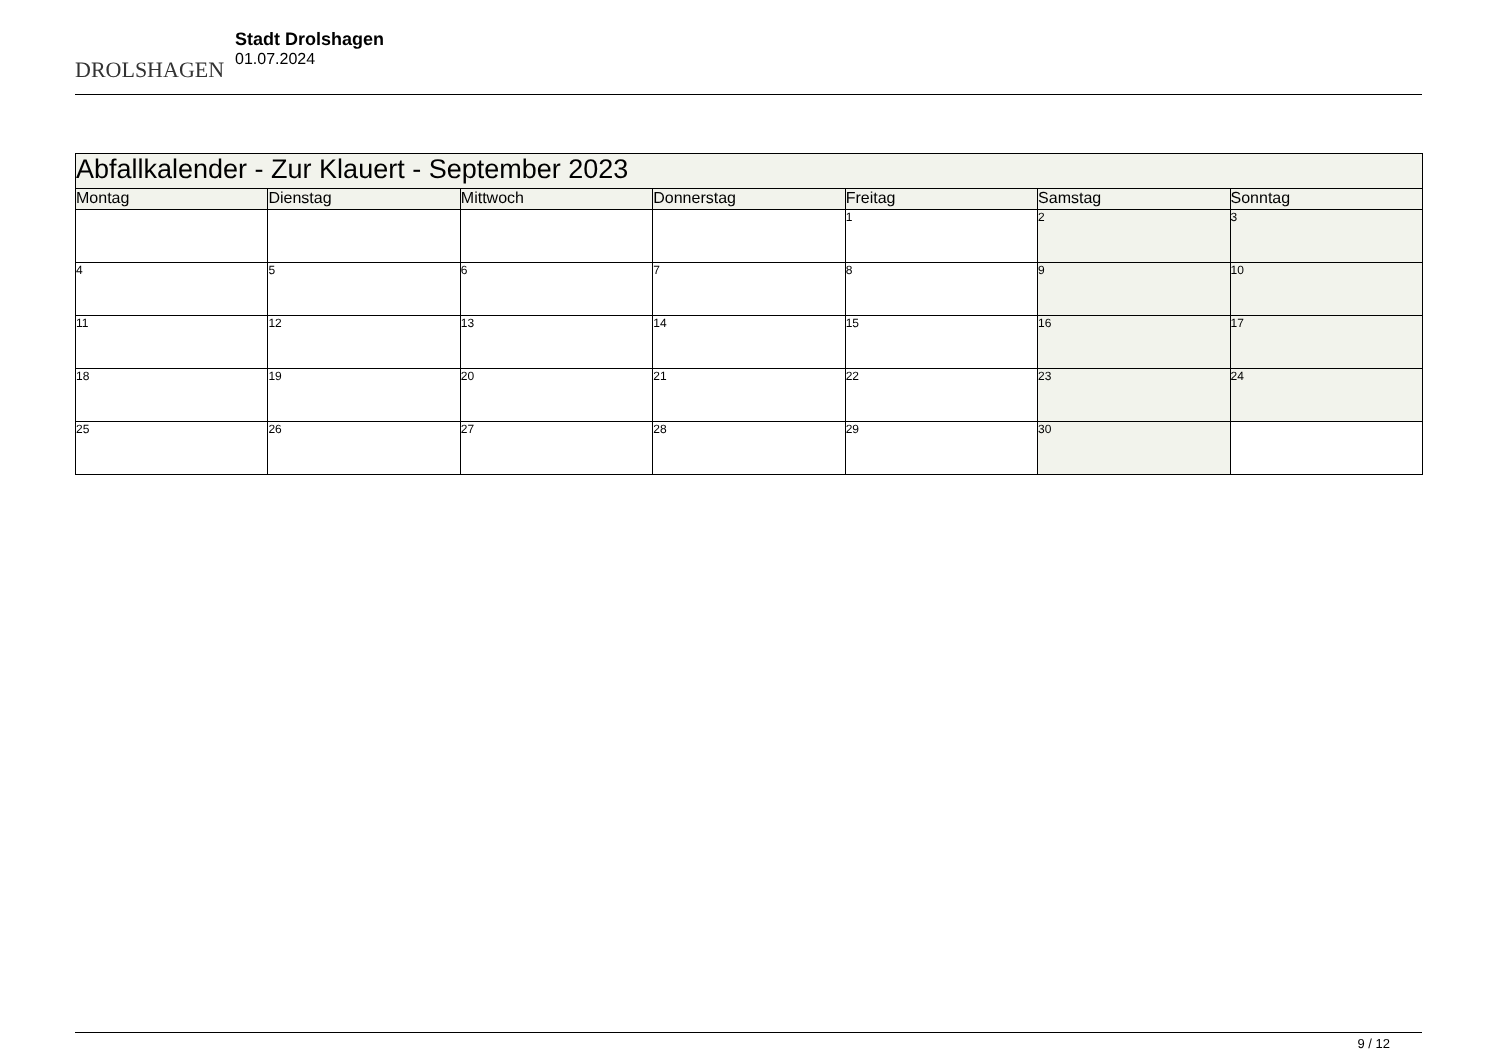DROLSHAGEN
Stadt Drolshagen
01.07.2024
| Abfallkalender - Zur Klauert - September 2023 | | | | | | |
| --- | --- | --- | --- | --- | --- | --- |
| Montag | Dienstag | Mittwoch | Donnerstag | Freitag | Samstag | Sonntag |
| | | | | 1 | 2 | 3 |
| 4 | 5 | 6 | 7 | 8 | 9 | 10 |
| 11 | 12 | 13 | 14 | 15 | 16 | 17 |
| 18 | 19 | 20 | 21 | 22 | 23 | 24 |
| 25 | 26 | 27 | 28 | 29 | 30 | |
9 / 12